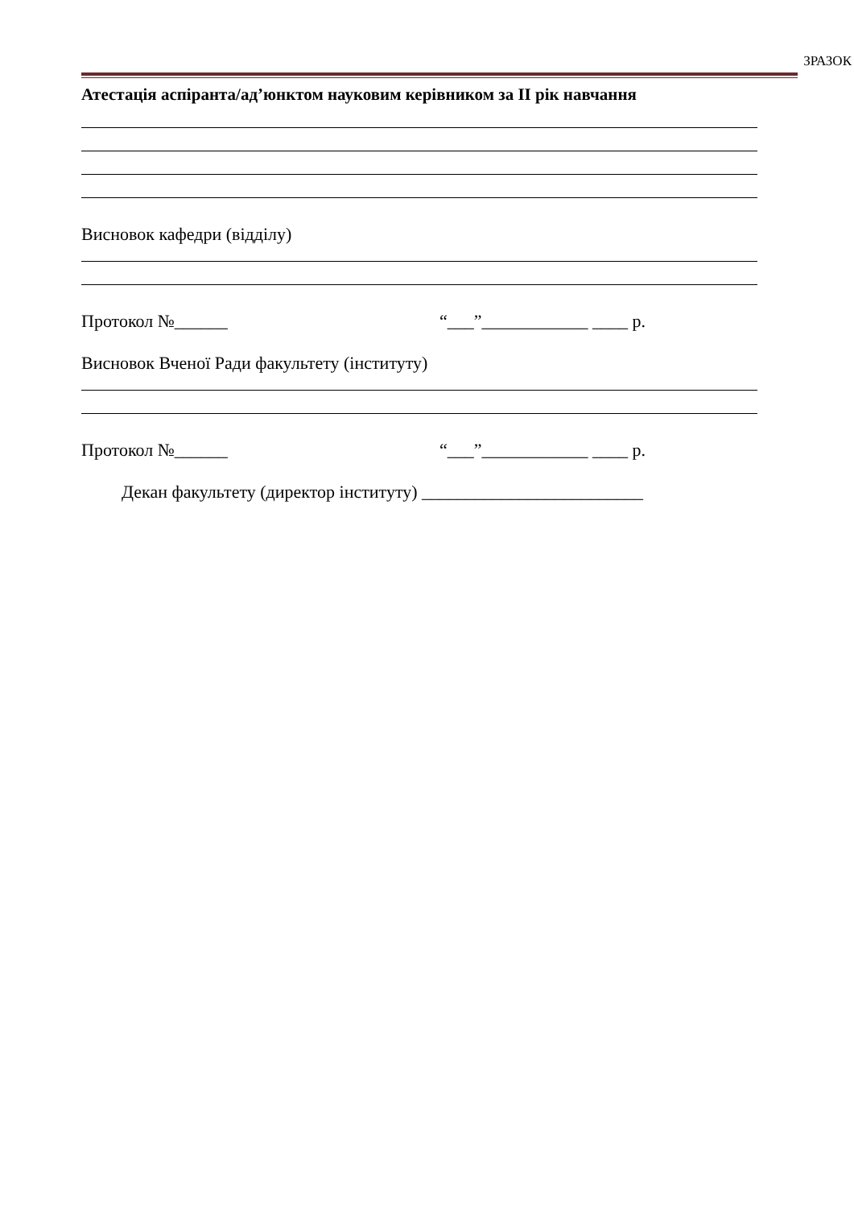ЗРАЗОК
Атестація аспіранта/ад’юнктом науковим керівником за II рік навчання
Висновок кафедри (відділу)
Протокол №______ “___”____________ ____ р.
Висновок Вченої Ради факультету (інституту)
Протокол №______ “___”____________ ____ р.
Декан факультету (директор інституту) _________________________